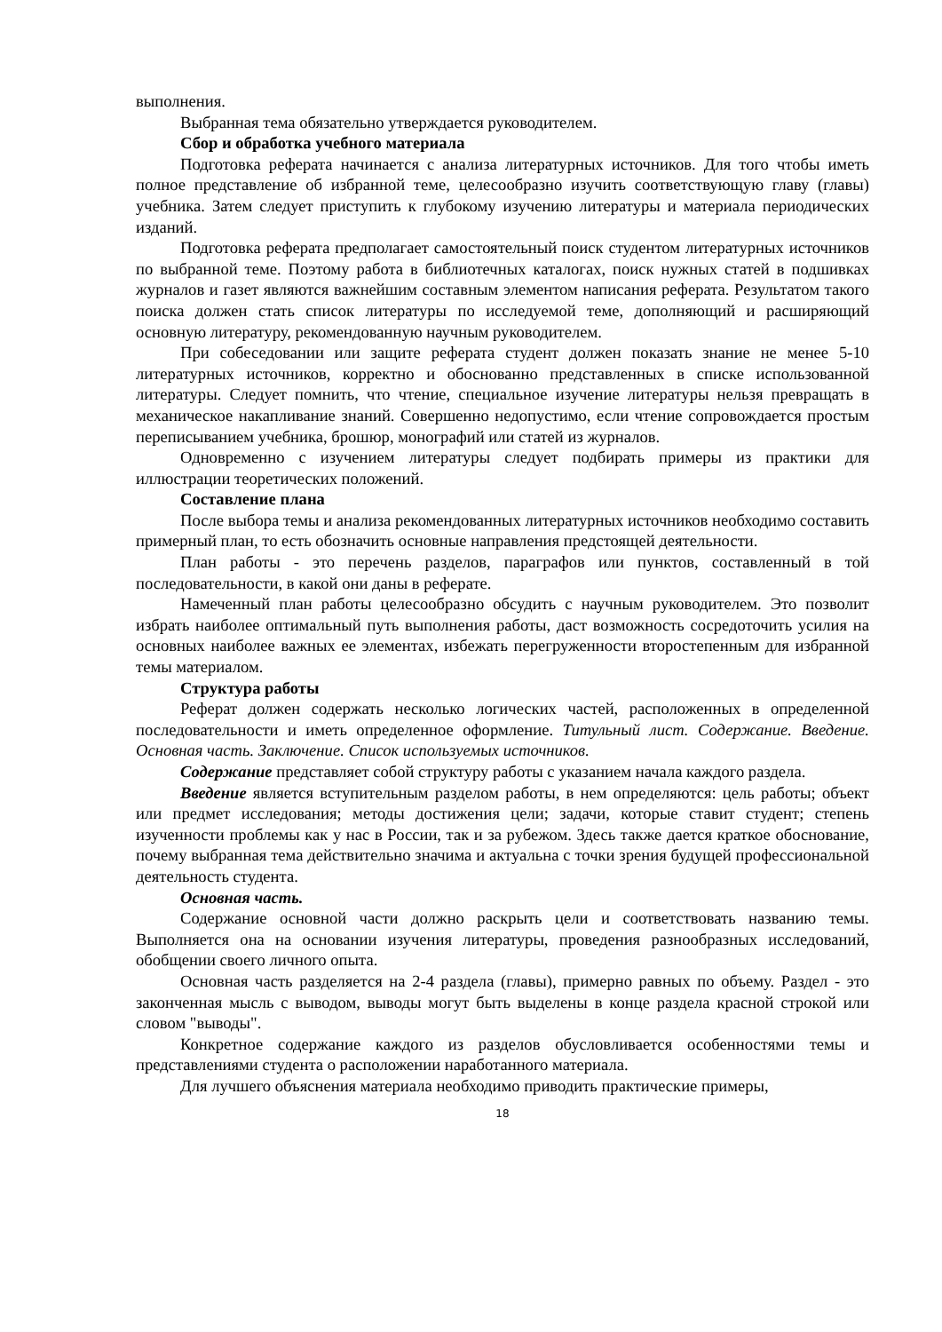выполнения.
Выбранная тема обязательно утверждается руководителем.
Сбор и обработка учебного материала
Подготовка реферата начинается с анализа литературных источников. Для того чтобы иметь полное представление об избранной теме, целесообразно изучить соответствующую главу (главы) учебника. Затем следует приступить к глубокому изучению литературы и материала периодических изданий.
Подготовка реферата предполагает самостоятельный поиск студентом литературных источников по выбранной теме. Поэтому работа в библиотечных каталогах, поиск нужных статей в подшивках журналов и газет являются важнейшим составным элементом написания реферата. Результатом такого поиска должен стать список литературы по исследуемой теме, дополняющий и расширяющий основную литературу, рекомендованную научным руководителем.
При собеседовании или защите реферата студент должен показать знание не менее 5-10 литературных источников, корректно и обоснованно представленных в списке использованной литературы. Следует помнить, что чтение, специальное изучение литературы нельзя превращать в механическое накапливание знаний. Совершенно недопустимо, если чтение сопровождается простым переписыванием учебника, брошюр, монографий или статей из журналов.
Одновременно с изучением литературы следует подбирать примеры из практики для иллюстрации теоретических положений.
Составление плана
После выбора темы и анализа рекомендованных литературных источников необходимо составить примерный план, то есть обозначить основные направления предстоящей деятельности.
План работы - это перечень разделов, параграфов или пунктов, составленный в той последовательности, в какой они даны в реферате.
Намеченный план работы целесообразно обсудить с научным руководителем. Это позволит избрать наиболее оптимальный путь выполнения работы, даст возможность сосредоточить усилия на основных наиболее важных ее элементах, избежать перегруженности второстепенным для избранной темы материалом.
Структура работы
Реферат должен содержать несколько логических частей, расположенных в определенной последовательности и иметь определенное оформление. Титульный лист. Содержание. Введение. Основная часть. Заключение. Список используемых источников.
Содержание представляет собой структуру работы с указанием начала каждого раздела.
Введение является вступительным разделом работы, в нем определяются: цель работы; объект или предмет исследования; методы достижения цели; задачи, которые ставит студент; степень изученности проблемы как у нас в России, так и за рубежом. Здесь также дается краткое обоснование, почему выбранная тема действительно значима и актуальна с точки зрения будущей профессиональной деятельность студента.
Основная часть.
Содержание основной части должно раскрыть цели и соответствовать названию темы. Выполняется она на основании изучения литературы, проведения разнообразных исследований, обобщении своего личного опыта.
Основная часть разделяется на 2-4 раздела (главы), примерно равных по объему. Раздел - это законченная мысль с выводом, выводы могут быть выделены в конце раздела красной строкой или словом "выводы".
Конкретное содержание каждого из разделов обусловливается особенностями темы и представлениями студента о расположении наработанного материала.
Для лучшего объяснения материала необходимо приводить практические примеры,
18